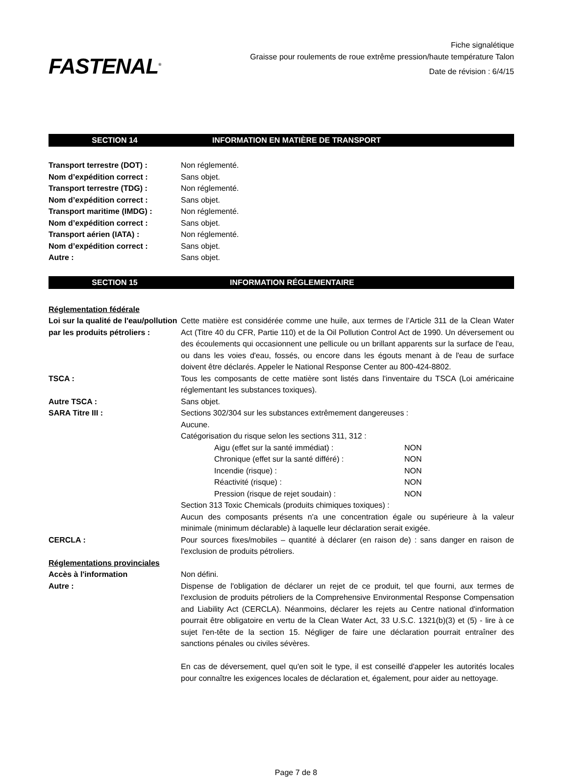FASTENAL<sup>®</sup>
Fiche signalétique
Graisse pour roulements de roue extrême pression/haute température Talon
Date de révision : 6/4/15
SECTION 14 INFORMATION EN MATIÈRE DE TRANSPORT
Transport terrestre (DOT) : Non réglementé.
Nom d’expédition correct : Sans objet.
Transport terrestre (TDG) : Non réglementé.
Nom d’expédition correct : Sans objet.
Transport maritime (IMDG) : Non réglementé.
Nom d’expédition correct : Sans objet.
Transport aérien (IATA) : Non réglementé.
Nom d’expédition correct : Sans objet.
Autre : Sans objet.
SECTION 15 INFORMATION RÉGLEMENTAIRE
Réglementation fédérale
Loi sur la qualité de l'eau/pollution par les produits pétroliers :
Cette matière est considérée comme une huile, aux termes de l’Article 311 de la Clean Water Act (Titre 40 du CFR, Partie 110) et de la Oil Pollution Control Act de 1990. Un déversement ou des écoulements qui occasionnent une pellicule ou un brillant apparents sur la surface de l'eau, ou dans les voies d'eau, fossés, ou encore dans les égouts menant à de l'eau de surface doivent être déclarés. Appeler le National Response Center au 800-424-8802.
TSCA : Tous les composants de cette matière sont listés dans l'inventaire du TSCA (Loi américaine réglementant les substances toxiques).
Autre TSCA : Sans objet.
SARA Titre III : Sections 302/304 sur les substances extrêmement dangereuses :
Aucune.
Catégorisation du risque selon les sections 311, 312 :
Aigu (effet sur la santé immédiat) : NON
Chronique (effet sur la santé différé) : NON
Incendie (risque) : NON
Réactivité (risque) : NON
Pression (risque de rejet soudain) : NON
Section 313 Toxic Chemicals (produits chimiques toxiques) :
Aucun des composants présents n'a une concentration égale ou supérieure à la valeur minimale (minimum déclarable) à laquelle leur déclaration serait exigée.
CERCLA : Pour sources fixes/mobiles – quantité à déclarer (en raison de) : sans danger en raison de l'exclusion de produits pétroliers.
Réglementations provinciales
Accès à l'information Non défini.
Autre : Dispense de l'obligation de déclarer un rejet de ce produit, tel que fourni, aux termes de l'exclusion de produits pétroliers de la Comprehensive Environmental Response Compensation and Liability Act (CERCLA). Néanmoins, déclarer les rejets au Centre national d'information pourrait être obligatoire en vertu de la Clean Water Act, 33 U.S.C. 1321(b)(3) et (5) - lire à ce sujet l'en-tête de la section 15. Négliger de faire une déclaration pourrait entraîner des sanctions pénales ou civiles sévères.
En cas de déversement, quel qu'en soit le type, il est conseillé d'appeler les autorités locales pour connaître les exigences locales de déclaration et, également, pour aider au nettoyage.
Page 7 de 8